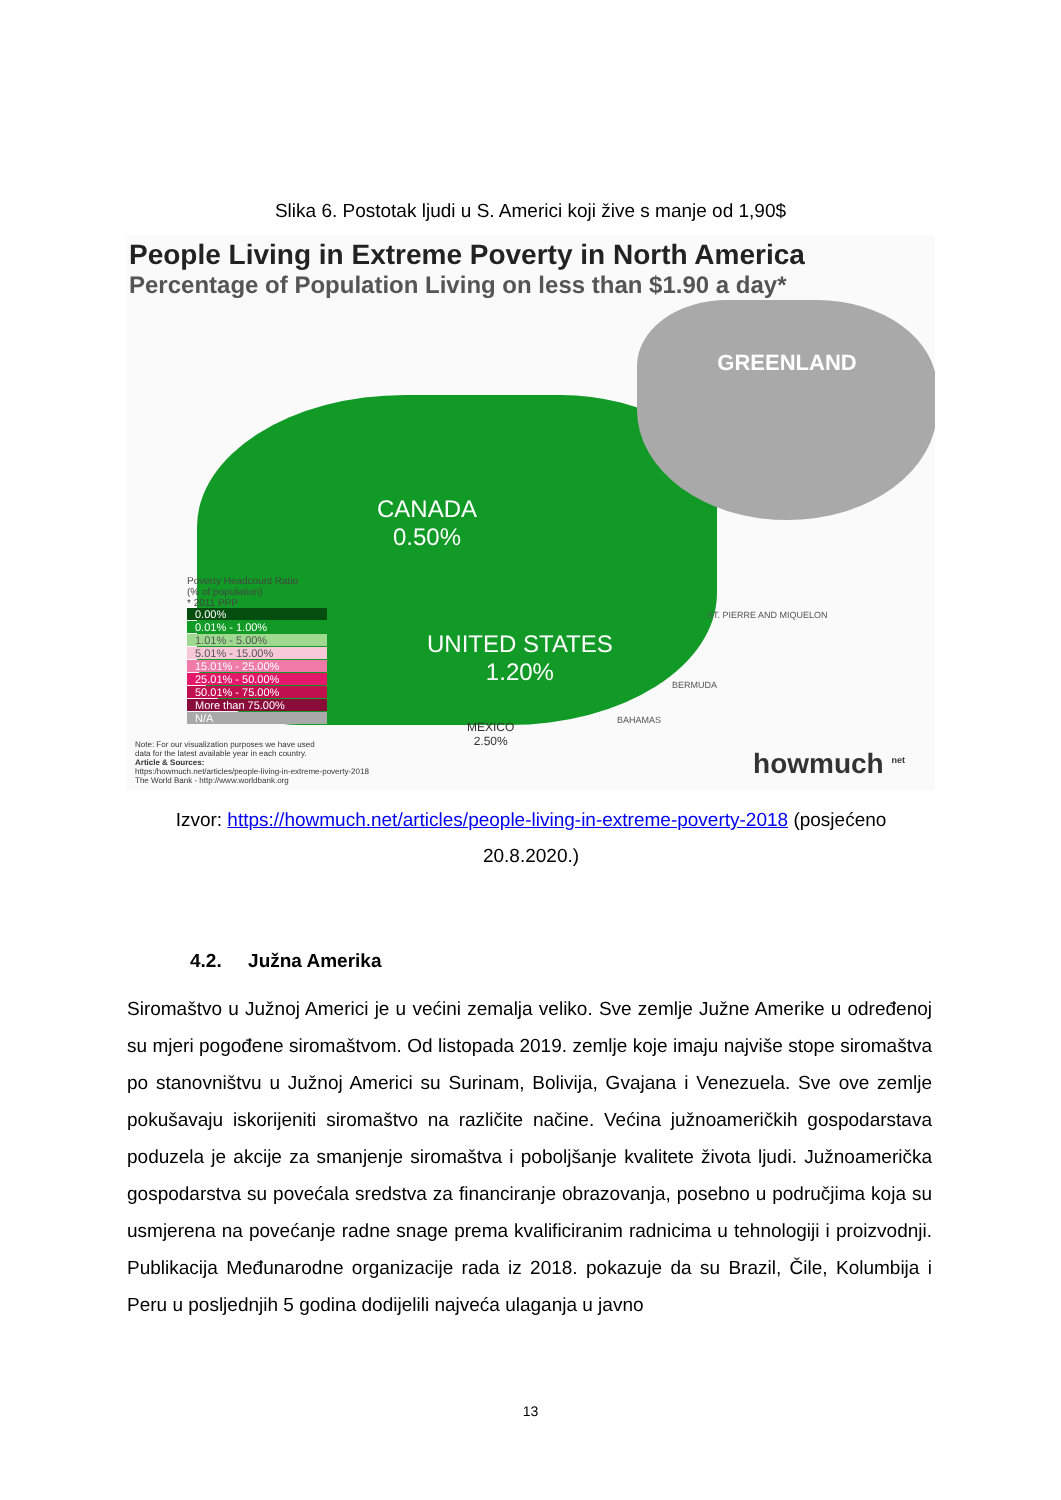Slika 6. Postotak ljudi u S. Americi koji žive s manje od 1,90$
People Living in Extreme Poverty in North America
Percentage of Population Living on less than $1.90 a day*
GREENLAND
CANADA
0.50%
UNITED STATES
1.20%
MEXICO
2.50%
ST. PIERRE AND MIQUELON
BERMUDA
BAHAMAS
Poverty Headcount Ratio
(% of population)
* 2011 PPP
0.00%
0.01% - 1.00%
1.01% - 5.00%
5.01% - 15.00%
15.01% - 25.00%
25.01% - 50.00%
50.01% - 75.00%
More than 75.00%
N/A
Note: For our visualization purposes we have used
data for the latest available year in each country.
Article & Sources:
https:/howmuch.net/articles/people-living-in-extreme-poverty-2018
The World Bank - http://www.worldbank.org
howmuch <sup>net</sup>
Izvor: https://howmuch.net/articles/people-living-in-extreme-poverty-2018 (posjećeno 20.8.2020.)
4.2. Južna Amerika
Siromaštvo u Južnoj Americi je u većini zemalja veliko. Sve zemlje Južne Amerike u određenoj su mjeri pogođene siromaštvom. Od listopada 2019. zemlje koje imaju najviše stope siromaštva po stanovništvu u Južnoj Americi su Surinam, Bolivija, Gvajana i Venezuela. Sve ove zemlje pokušavaju iskorijeniti siromaštvo na različite načine. Većina južnoameričkih gospodarstava poduzela je akcije za smanjenje siromaštva i poboljšanje kvalitete života ljudi. Južnoamerička gospodarstva su povećala sredstva za financiranje obrazovanja, posebno u područjima koja su usmjerena na povećanje radne snage prema kvalificiranim radnicima u tehnologiji i proizvodnji. Publikacija Međunarodne organizacije rada iz 2018. pokazuje da su Brazil, Čile, Kolumbija i Peru u posljednjih 5 godina dodijelili najveća ulaganja u javno
13